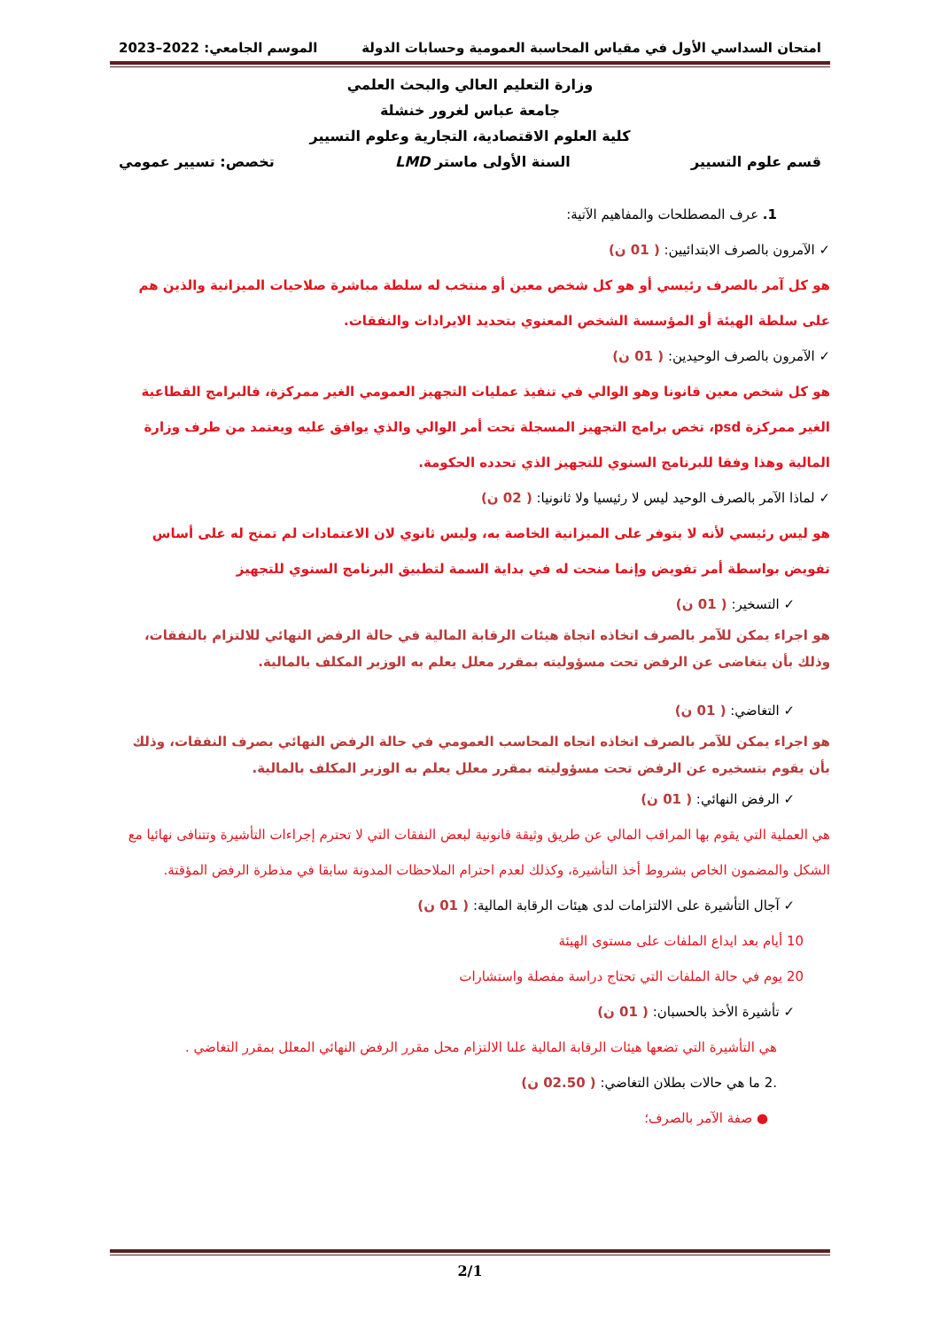امتحان السداسي الأول في مقياس المحاسبة العمومية وحسابات الدولة الموسم الجامعي: 2022–2023
وزارة التعليم العالي والبحث العلمي
جامعة عباس لغرور خنشلة
كلية العلوم الاقتصادية، التجارية وعلوم التسيير
قسم علوم التسيير السنة الأولى ماستر LMD تخصص: تسيير عمومي
1. عرف المصطلحات والمفاهيم الآتية:
✓ الآمرون بالصرف الابتدائيين: ( 01 ن)
هو كل آمر بالصرف رئيسي أو هو كل شخص معين أو منتخب له سلطة مباشرة صلاحيات الميزانية والذين هم على سلطة الهيئة أو المؤسسة الشخص المعنوي بتحديد الايرادات والنفقات.
✓ الآمرون بالصرف الوحيدين: ( 01 ن)
هو كل شخص معين قانونا وهو الوالي في تنفيذ عمليات التجهيز العمومي الغير ممركزة، فالبرامج القطاعية الغير ممركزة psd، تخص برامج التجهيز المسجلة تحت أمر الوالي والذي يوافق عليه ويعتمد من طرف وزارة المالية وهذا وفقا للبرنامج السنوي للتجهيز الذي تحدده الحكومة.
✓ لماذا الآمر بالصرف الوحيد ليس لا رئيسيا ولا ثانونيا: ( 02 ن)
هو ليس رئيسي لأنه لا يتوفر على الميزانية الخاصة به، وليس ثانوي لان الاعتمادات لم تمنح له على أساس تفويض بواسطة أمر تفويض وإنما منحت له في بداية السمة لتطبيق البرنامج السنوي للتجهيز
✓ التسخير: ( 01 ن)
هو اجراء يمكن للآمر بالصرف اتخاذه اتجاة هيئات الرقابة المالية في حالة الرفض النهائي للالتزام بالنفقات، وذلك بأن يتغاضى عن الرفض تحت مسؤوليته بمقرر معلل يعلم به الوزير المكلف بالمالية.
✓ التغاضي: ( 01 ن)
هو اجراء يمكن للآمر بالصرف اتخاذه اتجاه المحاسب العمومي في حالة الرفض النهائي بصرف النفقات، وذلك بأن يقوم بتسخيره عن الرفض تحت مسؤوليته بمقرر معلل يعلم به الوزير المكلف بالمالية.
✓ الرفض النهائي: ( 01 ن)
هي العملية التي يقوم بها المراقب المالي عن طريق وثيقة قانونية لبعض النفقات التي لا تحترم إجراءات التأشيرة وتتنافى نهائيا مع الشكل والمضمون الخاص بشروط أخذ التأشيرة، وكذلك لعدم احترام الملاحظات المدونة سابقا في مذطرة الرفض المؤقتة.
✓ آجال التأشيرة على الالتزامات لدى هيئات الرقابة المالية: ( 01 ن)
10 أيام بعد ايداع الملفات على مستوى الهيئة
20 يوم في حالة الملفات التي تحتاج دراسة مفصلة واستشارات
✓ تأشيرة الأخذ بالحسبان: ( 01 ن)
هي التأشيرة التي تضعها هيئات الرقابة المالية علىا الالتزام محل مقرر الرفض النهائي المعلل بمقرر التغاضي .
.2 ما هي حالات بطلان التغاضي: ( 02.50 ن)
● صفة الآمر بالصرف؛
2/1